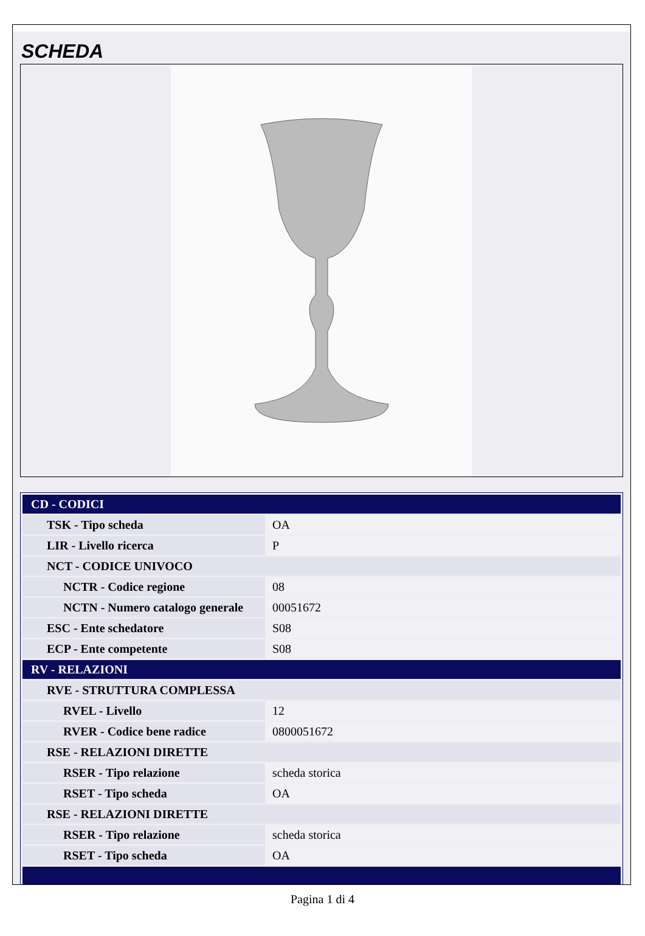SCHEDA
| CD - CODICI | |
| TSK - Tipo scheda | OA |
| LIR - Livello ricerca | P |
| NCT - CODICE UNIVOCO | |
| NCTR - Codice regione | 08 |
| NCTN - Numero catalogo generale | 00051672 |
| ESC - Ente schedatore | S08 |
| ECP - Ente competente | S08 |
| RV - RELAZIONI | |
| RVE - STRUTTURA COMPLESSA | |
| RVEL - Livello | 12 |
| RVER - Codice bene radice | 0800051672 |
| RSE - RELAZIONI DIRETTE | |
| RSER - Tipo relazione | scheda storica |
| RSET - Tipo scheda | OA |
| RSE - RELAZIONI DIRETTE | |
| RSER - Tipo relazione | scheda storica |
| RSET - Tipo scheda | OA |
Pagina 1 di 4